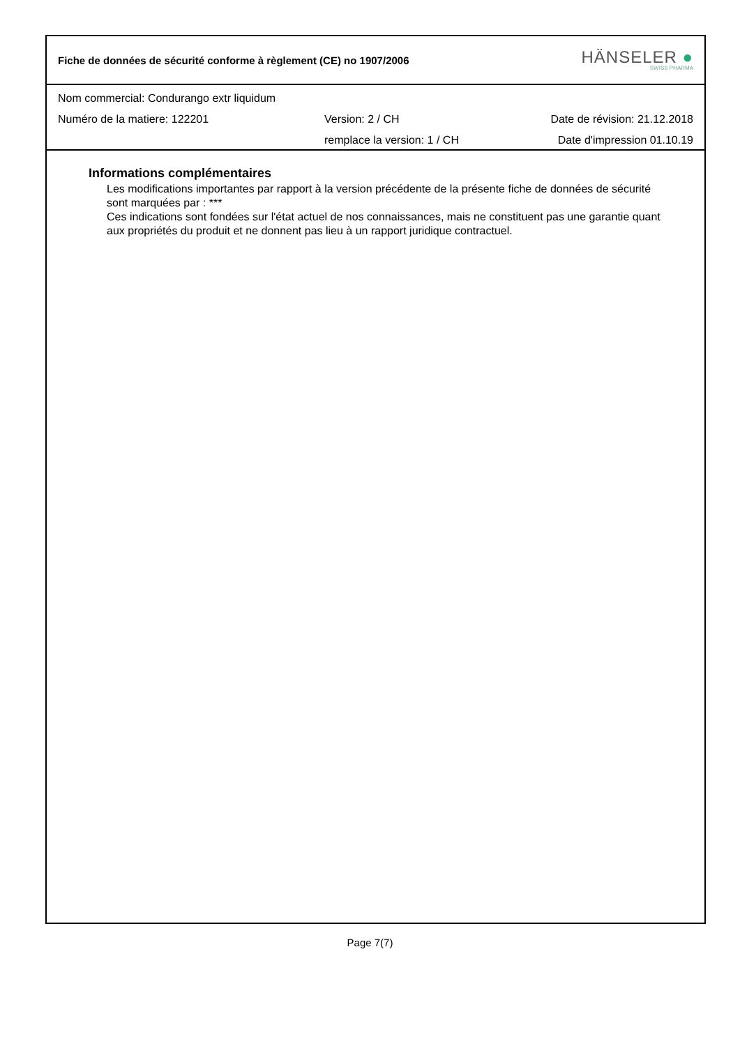Fiche de données de sécurité conforme à règlement (CE) no 1907/2006
HÄNSELER ●
SWISS PHARMA
Nom commercial: Condurango extr liquidum
Numéro de la matiere: 122201 Version: 2 / CH Date de révision: 21.12.2018
remplace la version: 1 / CH Date d'impression 01.10.19
Informations complémentaires
Les modifications importantes par rapport à la version précédente de la présente fiche de données de sécurité sont marquées par : ***
Ces indications sont fondées sur l'état actuel de nos connaissances, mais ne constituent pas une garantie quant aux propriétés du produit et ne donnent pas lieu à un rapport juridique contractuel.
Page 7(7)